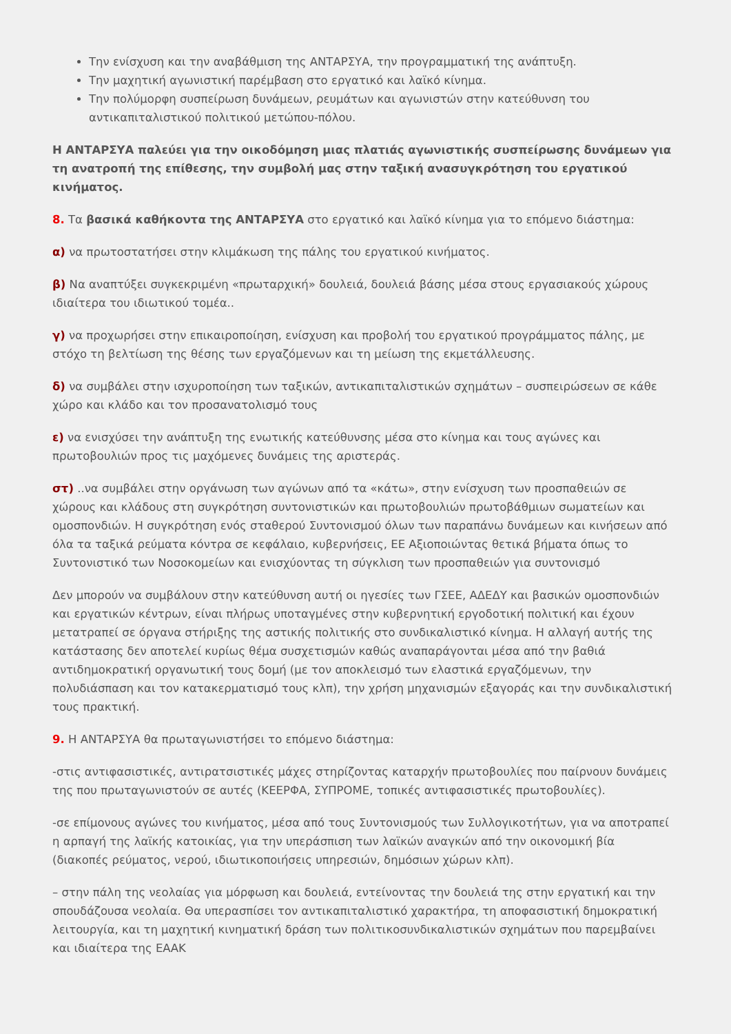Την ενίσχυση και την αναβάθμιση της ΑΝΤΑΡΣΥΑ, την προγραμματική της ανάπτυξη.
Την μαχητική αγωνιστική παρέμβαση στο εργατικό και λαϊκό κίνημα.
Την πολύμορφη συσπείρωση δυνάμεων, ρευμάτων και αγωνιστών στην κατεύθυνση του αντικαπιταλιστικού πολιτικού μετώπου-πόλου.
Η ΑΝΤΑΡΣΥΑ παλεύει για την οικοδόμηση μιας πλατιάς αγωνιστικής συσπείρωσης δυνάμεων για τη ανατροπή της επίθεσης, την συμβολή μας στην ταξική ανασυγκρότηση του εργατικού κινήματος.
8. Τα βασικά καθήκοντα της ΑΝΤΑΡΣΥΑ στο εργατικό και λαϊκό κίνημα για το επόμενο διάστημα:
α) να πρωτοστατήσει στην κλιμάκωση της πάλης του εργατικού κινήματος.
β) Να αναπτύξει συγκεκριμένη «πρωταρχική» δουλειά, δουλειά βάσης μέσα στους εργασιακούς χώρους ιδιαίτερα του ιδιωτικού τομέα..
γ) να προχωρήσει στην επικαιροποίηση, ενίσχυση και προβολή του εργατικού προγράμματος πάλης, με στόχο τη βελτίωση της θέσης των εργαζόμενων και τη μείωση της εκμετάλλευσης.
δ) να συμβάλει στην ισχυροποίηση των ταξικών, αντικαπιταλιστικών σχημάτων – συσπειρώσεων σε κάθε χώρο και κλάδο και τον προσανατολισμό τους
ε) να ενισχύσει την ανάπτυξη της ενωτικής κατεύθυνσης μέσα στο κίνημα και τους αγώνες και πρωτοβουλιών προς τις μαχόμενες δυνάμεις της αριστεράς.
στ) ..να συμβάλει στην οργάνωση των αγώνων από τα «κάτω», στην ενίσχυση των προσπαθειών σε χώρους και κλάδους στη συγκρότηση συντονιστικών και πρωτοβουλιών πρωτοβάθμιων σωματείων και ομοσπονδιών. Η συγκρότηση ενός σταθερού Συντονισμού όλων των παραπάνω δυνάμεων και κινήσεων από όλα τα ταξικά ρεύματα κόντρα σε κεφάλαιο, κυβερνήσεις, ΕΕ Αξιοποιώντας θετικά βήματα όπως το Συντονιστικό των Νοσοκομείων και ενισχύοντας τη σύγκλιση των προσπαθειών για συντονισμό
Δεν μπορούν να συμβάλουν στην κατεύθυνση αυτή οι ηγεσίες των ΓΣΕΕ, ΑΔΕΔΥ και βασικών ομοσπονδιών και εργατικών κέντρων, είναι πλήρως υποταγμένες στην κυβερνητική εργοδοτική πολιτική και έχουν μετατραπεί σε όργανα στήριξης της αστικής πολιτικής στο συνδικαλιστικό κίνημα. Η αλλαγή αυτής της κατάστασης δεν αποτελεί κυρίως θέμα συσχετισμών καθώς αναπαράγονται μέσα από την βαθιά αντιδημοκρατική οργανωτική τους δομή (με τον αποκλεισμό των ελαστικά εργαζόμενων, την πολυδιάσπαση και τον κατακερματισμό τους κλπ), την χρήση μηχανισμών εξαγοράς και την συνδικαλιστική τους πρακτική.
9. Η ΑΝΤΑΡΣΥΑ θα πρωταγωνιστήσει το επόμενο διάστημα:
-στις αντιφασιστικές, αντιρατσιστικές μάχες στηρίζοντας καταρχήν πρωτοβουλίες που παίρνουν δυνάμεις της που πρωταγωνιστούν σε αυτές (ΚΕΕΡΦΑ, ΣΥΠΡΟΜΕ, τοπικές αντιφασιστικές πρωτοβουλίες).
-σε επίμονους αγώνες του κινήματος, μέσα από τους Συντονισμούς των Συλλογικοτήτων, για να αποτραπεί η αρπαγή της λαϊκής κατοικίας, για την υπεράσπιση των λαϊκών αναγκών από την οικονομική βία (διακοπές ρεύματος, νερού, ιδιωτικοποιήσεις υπηρεσιών, δημόσιων χώρων κλπ).
– στην πάλη της νεολαίας για μόρφωση και δουλειά, εντείνοντας την δουλειά της στην εργατική και την σπουδάζουσα νεολαία. Θα υπερασπίσει τον αντικαπιταλιστικό χαρακτήρα, τη αποφασιστική δημοκρατική λειτουργία, και τη μαχητική κινηματική δράση των πολιτικοσυνδικαλιστικών σχημάτων που παρεμβαίνει και ιδιαίτερα της ΕΑΑΚ